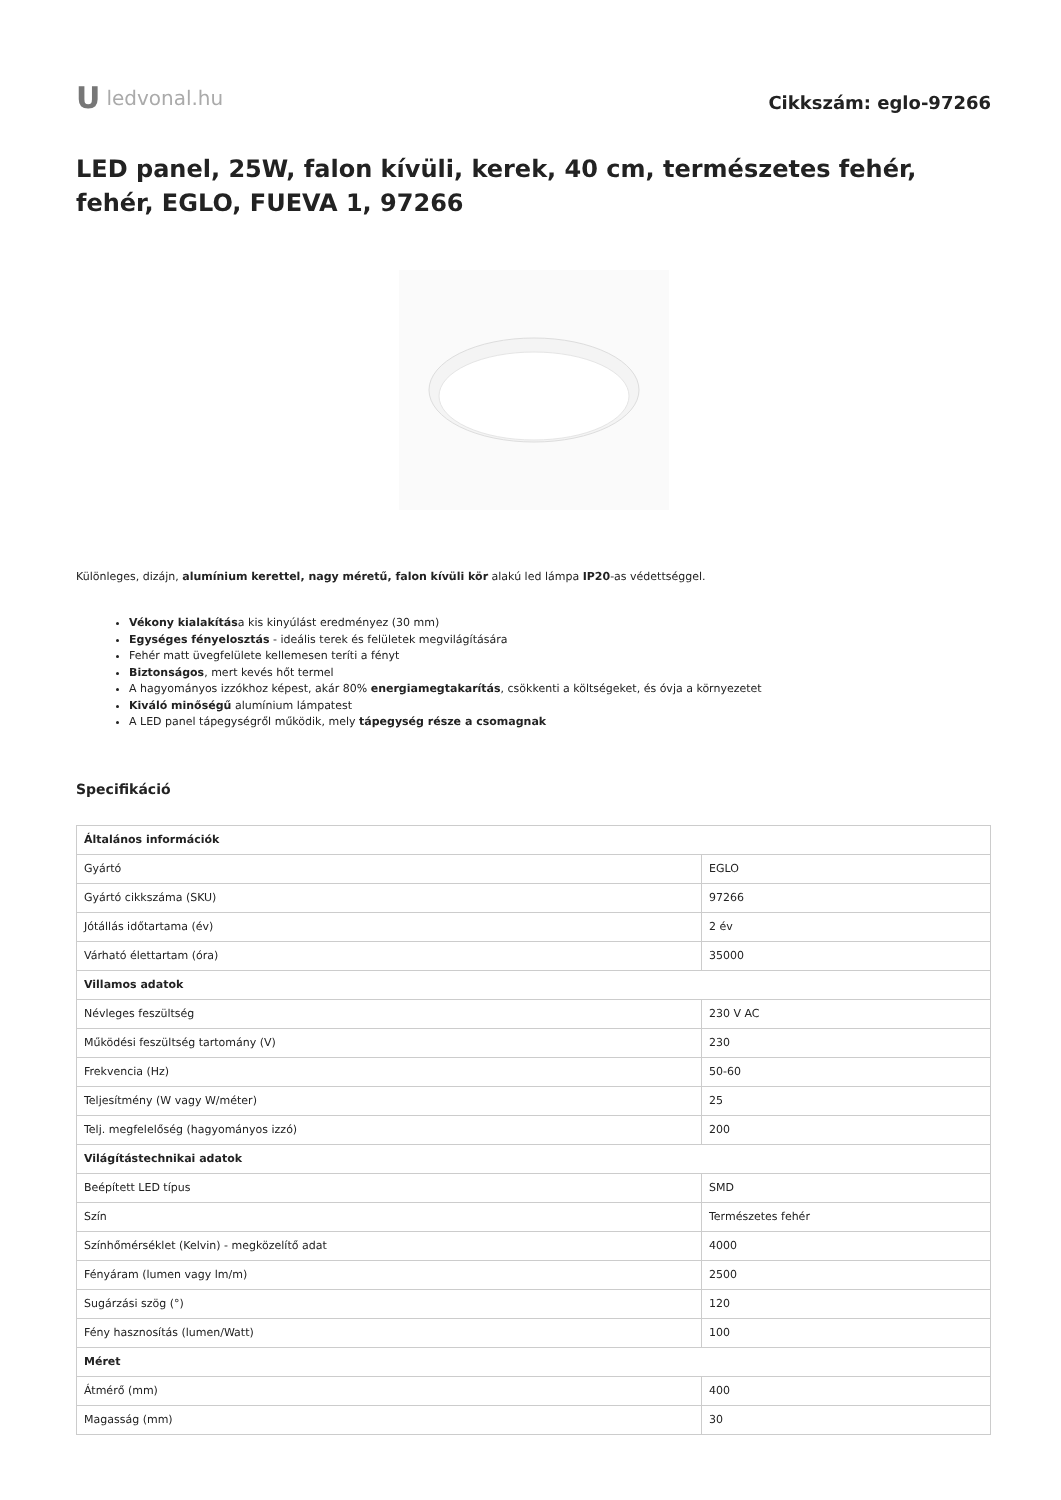U ledvonal.hu
Cikkszám: eglo-97266
LED panel, 25W, falon kívüli, kerek, 40 cm, természetes fehér, fehér, EGLO, FUEVA 1, 97266
Különleges, dizájn, alumínium kerettel, nagy méretű, falon kívüli kör alakú led lámpa IP20-as védettséggel.
Vékony kialakítása kis kinyúlást eredményez (30 mm)
Egységes fényelosztás - ideális terek és felületek megvilágítására
Fehér matt üvegfelülete kellemesen teríti a fényt
Biztonságos, mert kevés hőt termel
A hagyományos izzókhoz képest, akár 80% energiamegtakarítás, csökkenti a költségeket, és óvja a környezetet
Kiváló minőségű alumínium lámpatest
A LED panel tápegységről működik, mely tápegység része a csomagnak
Specifikáció
| Általános információk | |
| --- | --- |
| Gyártó | EGLO |
| Gyártó cikkszáma (SKU) | 97266 |
| Jótállás időtartama (év) | 2 év |
| Várható élettartam (óra) | 35000 |
| Villamos adatok | |
| Névleges feszültség | 230 V AC |
| Működési feszültség tartomány (V) | 230 |
| Frekvencia (Hz) | 50-60 |
| Teljesítmény (W vagy W/méter) | 25 |
| Telj. megfelelőség (hagyományos izzó) | 200 |
| Világítástechnikai adatok | |
| Beépített LED típus | SMD |
| Szín | Természetes fehér |
| Színhőmérséklet (Kelvin) - megközelítő adat | 4000 |
| Fényáram (lumen vagy lm/m) | 2500 |
| Sugárzási szög (°) | 120 |
| Fény hasznosítás (lumen/Watt) | 100 |
| Méret | |
| Átmérő (mm) | 400 |
| Magasság (mm) | 30 |